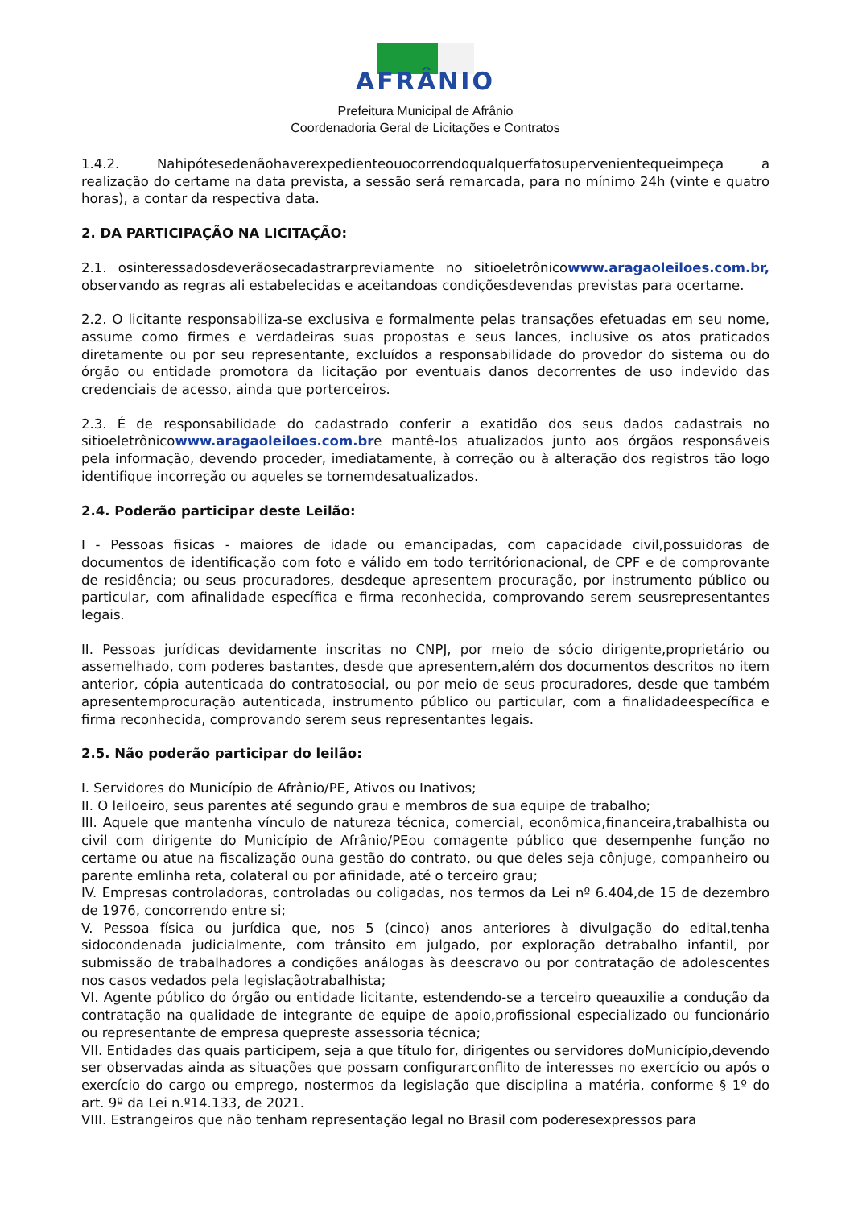AFRÂNIO
Prefeitura Municipal de Afrânio
Coordenadoria Geral de Licitações e Contratos
1.4.2. Nahipótesedenãohaverexpedienteouocorrendoqualquerfatosupervenientequeimpeça a realização do certame na data prevista, a sessão será remarcada, para no mínimo 24h (vinte e quatro horas), a contar da respectiva data.
2. DA PARTICIPAÇÃO NA LICITAÇÃO:
2.1. osinteressadosdeverãosecadastrarpreviamente no sitioeletrônicowww.aragaoleiloes.com.br, observando as regras ali estabelecidas e aceitandoas condiçõesdevendas previstas para ocertame.
2.2. O licitante responsabiliza-se exclusiva e formalmente pelas transações efetuadas em seu nome, assume como firmes e verdadeiras suas propostas e seus lances, inclusive os atos praticados diretamente ou por seu representante, excluídos a responsabilidade do provedor do sistema ou do órgão ou entidade promotora da licitação por eventuais danos decorrentes de uso indevido das credenciais de acesso, ainda que porterceiros.
2.3. É de responsabilidade do cadastrado conferir a exatidão dos seus dados cadastrais no sitioeletrônicowww.aragaoleiloes.com.bre mantê-los atualizados junto aos órgãos responsáveis pela informação, devendo proceder, imediatamente, à correção ou à alteração dos registros tão logo identifique incorreção ou aqueles se tornemdesatualizados.
2.4. Poderão participar deste Leilão:
I - Pessoas fisicas - maiores de idade ou emancipadas, com capacidade civil,possuidoras de documentos de identificação com foto e válido em todo territórionacional, de CPF e de comprovante de residência; ou seus procuradores, desdeque apresentem procuração, por instrumento público ou particular, com afinalidade específica e firma reconhecida, comprovando serem seusrepresentantes legais.
II. Pessoas jurídicas devidamente inscritas no CNPJ, por meio de sócio dirigente,proprietário ou assemelhado, com poderes bastantes, desde que apresentem,além dos documentos descritos no item anterior, cópia autenticada do contratosocial, ou por meio de seus procuradores, desde que também apresentemprocuração autenticada, instrumento público ou particular, com a finalidadeespecífica e firma reconhecida, comprovando serem seus representantes legais.
2.5. Não poderão participar do leilão:
I. Servidores do Município de Afrânio/PE, Ativos ou Inativos;
II. O leiloeiro, seus parentes até segundo grau e membros de sua equipe de trabalho;
III. Aquele que mantenha vínculo de natureza técnica, comercial, econômica,financeira,trabalhista ou civil com dirigente do Município de Afrânio/PEou comagente público que desempenhe função no certame ou atue na fiscalização ouna gestão do contrato, ou que deles seja cônjuge, companheiro ou parente emlinha reta, colateral ou por afinidade, até o terceiro grau;
IV. Empresas controladoras, controladas ou coligadas, nos termos da Lei nº 6.404,de 15 de dezembro de 1976, concorrendo entre si;
V. Pessoa física ou jurídica que, nos 5 (cinco) anos anteriores à divulgação do edital,tenha sidocondenada judicialmente, com trânsito em julgado, por exploração detrabalho infantil, por submissão de trabalhadores a condições análogas às deescravo ou por contratação de adolescentes nos casos vedados pela legislaçãotrabalhista;
VI. Agente público do órgão ou entidade licitante, estendendo-se a terceiro queauxilie a condução da contratação na qualidade de integrante de equipe de apoio,profissional especializado ou funcionário ou representante de empresa quepreste assessoria técnica;
VII. Entidades das quais participem, seja a que título for, dirigentes ou servidores doMunicípio,devendo ser observadas ainda as situações que possam configurarconflito de interesses no exercício ou após o exercício do cargo ou emprego, nostermos da legislação que disciplina a matéria, conforme § 1º do art. 9º da Lei n.º14.133, de 2021.
VIII. Estrangeiros que não tenham representação legal no Brasil com poderesexpressos para